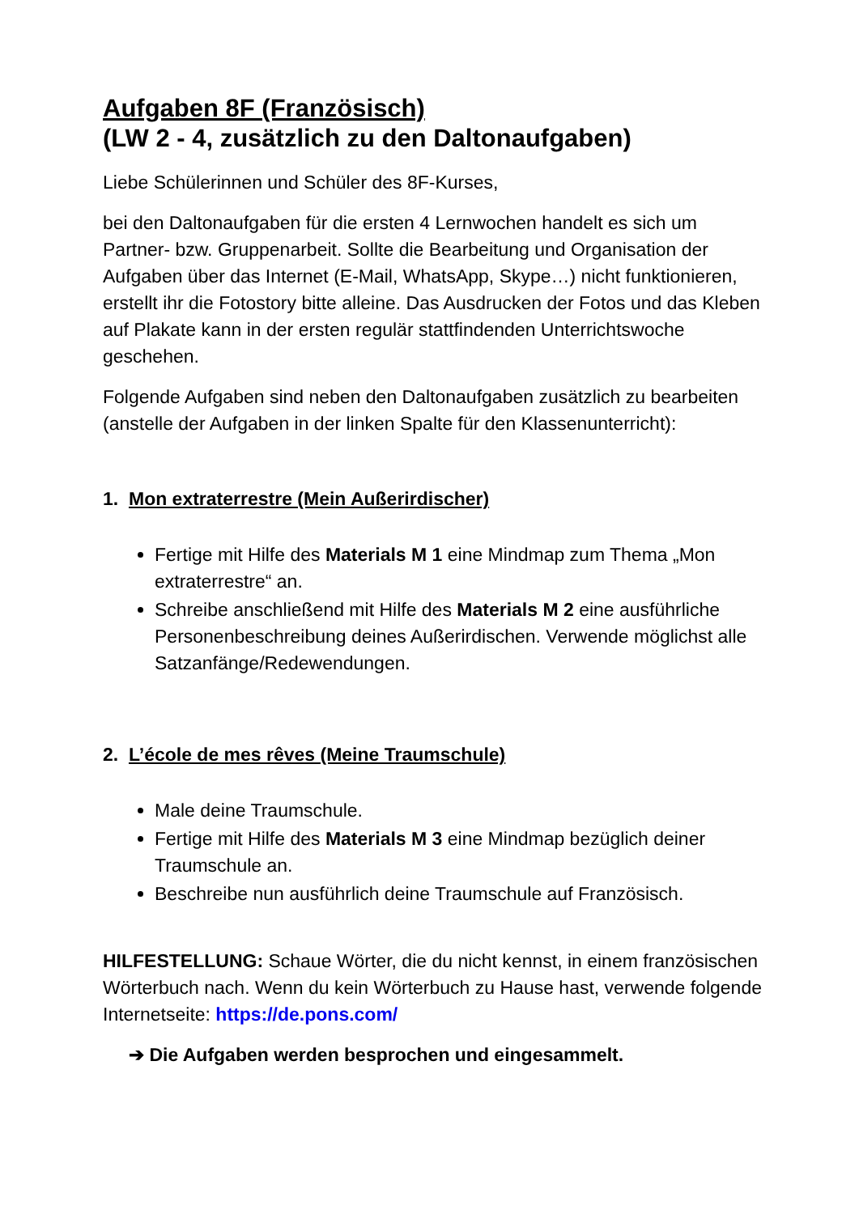Aufgaben 8F (Französisch)
(LW 2 - 4, zusätzlich zu den Daltonaufgaben)
Liebe Schülerinnen und Schüler des 8F-Kurses,
bei den Daltonaufgaben für die ersten 4 Lernwochen handelt es sich um Partner- bzw. Gruppenarbeit. Sollte die Bearbeitung und Organisation der Aufgaben über das Internet (E-Mail, WhatsApp, Skype…) nicht funktionieren, erstellt ihr die Fotostory bitte alleine. Das Ausdrucken der Fotos und das Kleben auf Plakate kann in der ersten regulär stattfindenden Unterrichtswoche geschehen.
Folgende Aufgaben sind neben den Daltonaufgaben zusätzlich zu bearbeiten (anstelle der Aufgaben in der linken Spalte für den Klassenunterricht):
1. Mon extraterrestre (Mein Außerirdischer)
Fertige mit Hilfe des Materials M 1 eine Mindmap zum Thema „Mon extraterrestre“ an.
Schreibe anschließend mit Hilfe des Materials M 2 eine ausführliche Personenbeschreibung deines Außerirdischen. Verwende möglichst alle Satzanfänge/Redewendungen.
2. L’école de mes rêves (Meine Traumschule)
Male deine Traumschule.
Fertige mit Hilfe des Materials M 3 eine Mindmap bezüglich deiner Traumschule an.
Beschreibe nun ausführlich deine Traumschule auf Französisch.
HILFESTELLUNG: Schaue Wörter, die du nicht kennst, in einem französischen Wörterbuch nach. Wenn du kein Wörterbuch zu Hause hast, verwende folgende Internetseite: https://de.pons.com/
➔ Die Aufgaben werden besprochen und eingesammelt.